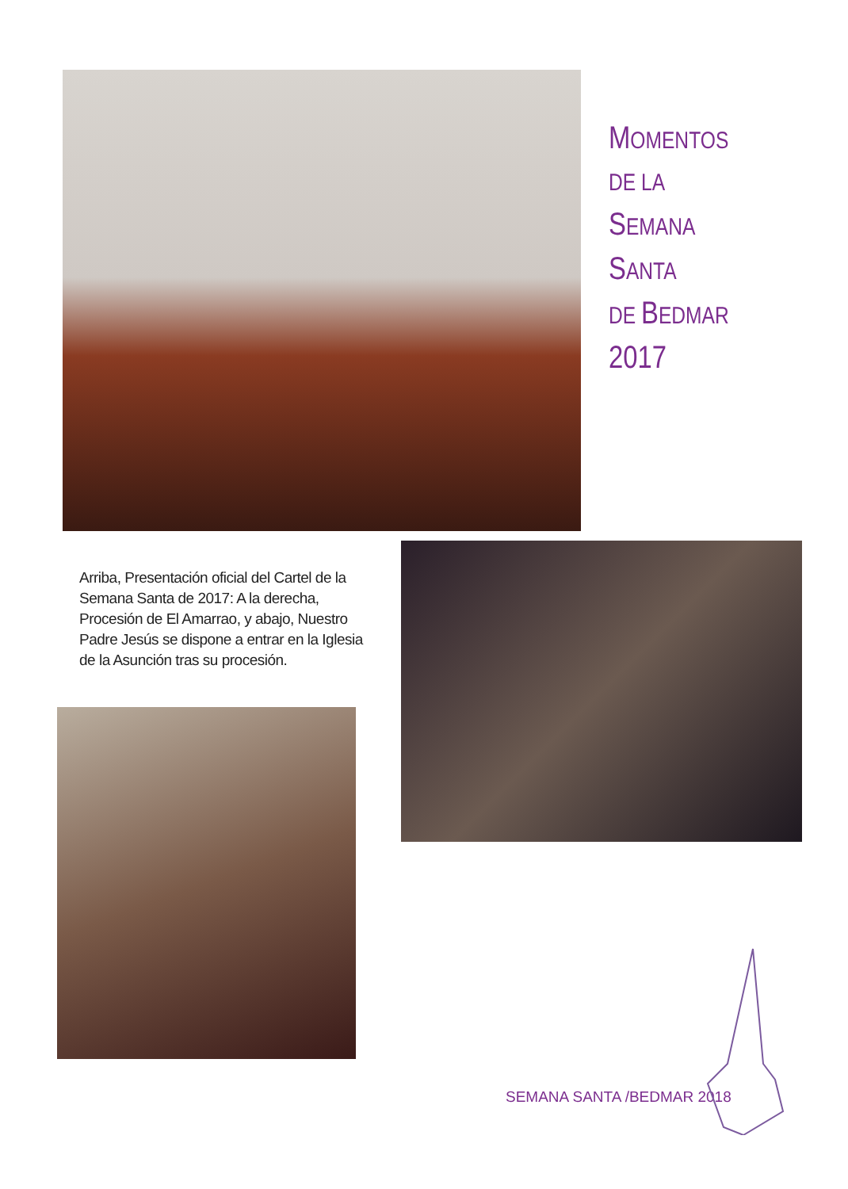MOMENTOS
DE LA
SEMANA
SANTA
DE BEDMAR
2017
Arriba, Presentación oficial del Cartel de la Semana Santa de 2017: A la derecha, Procesión de El Amarrao, y abajo, Nuestro Padre Jesús se dispone a entrar en la Iglesia de la Asunción tras su procesión.
SEMANA SANTA /BEDMAR 2018